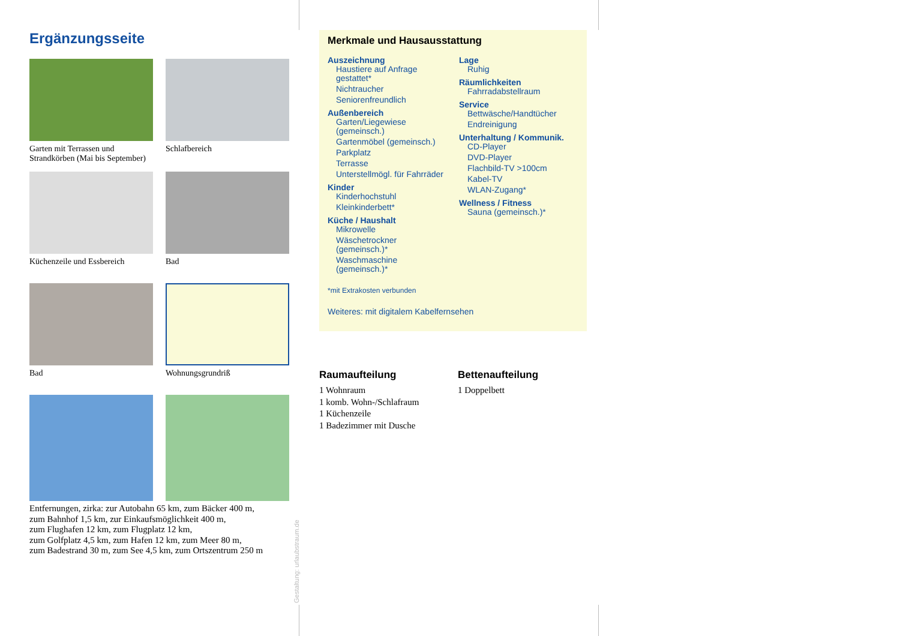Ergänzungsseite
Garten mit Terrassen und Strandkörben (Mai bis September)
Schlafbereich
Küchenzeile und Essbereich
Bad
Bad
Wohnungsgrundriß
Entfernungen, zirka: zur Autobahn 65 km, zum Bäcker 400 m,
zum Bahnhof 1,5 km, zur Einkaufsmöglichkeit 400 m,
zum Flughafen 12 km, zum Flugplatz 12 km,
zum Golfplatz 4,5 km, zum Hafen 12 km, zum Meer 80 m,
zum Badestrand 30 m, zum See 4,5 km, zum Ortszentrum 250 m
Gestaltung: urlaubstraum.de
Merkmale und Hausausstattung
Auszeichnung
Haustiere auf Anfrage gestattet*
Nichtraucher
Seniorenfreundlich
Außenbereich
Garten/Liegewiese (gemeinsch.)
Gartenmöbel (gemeinsch.)
Parkplatz
Terrasse
Unterstellmögl. für Fahrräder
Kinder
Kinderhochstuhl
Kleinkinderbett*
Küche / Haushalt
Mikrowelle
Wäschetrockner (gemeinsch.)*
Waschmaschine (gemeinsch.)*
Lage
Ruhig
Räumlichkeiten
Fahrradabstellraum
Service
Bettwäsche/Handtücher
Endreinigung
Unterhaltung / Kommunik.
CD-Player
DVD-Player
Flachbild-TV >100cm
Kabel-TV
WLAN-Zugang*
Wellness / Fitness
Sauna (gemeinsch.)*
*mit Extrakosten verbunden
Weiteres: mit digitalem Kabelfernsehen
Raumaufteilung
1 Wohnraum
1 komb. Wohn-/Schlafraum
1 Küchenzeile
1 Badezimmer mit Dusche
Bettenaufteilung
1 Doppelbett